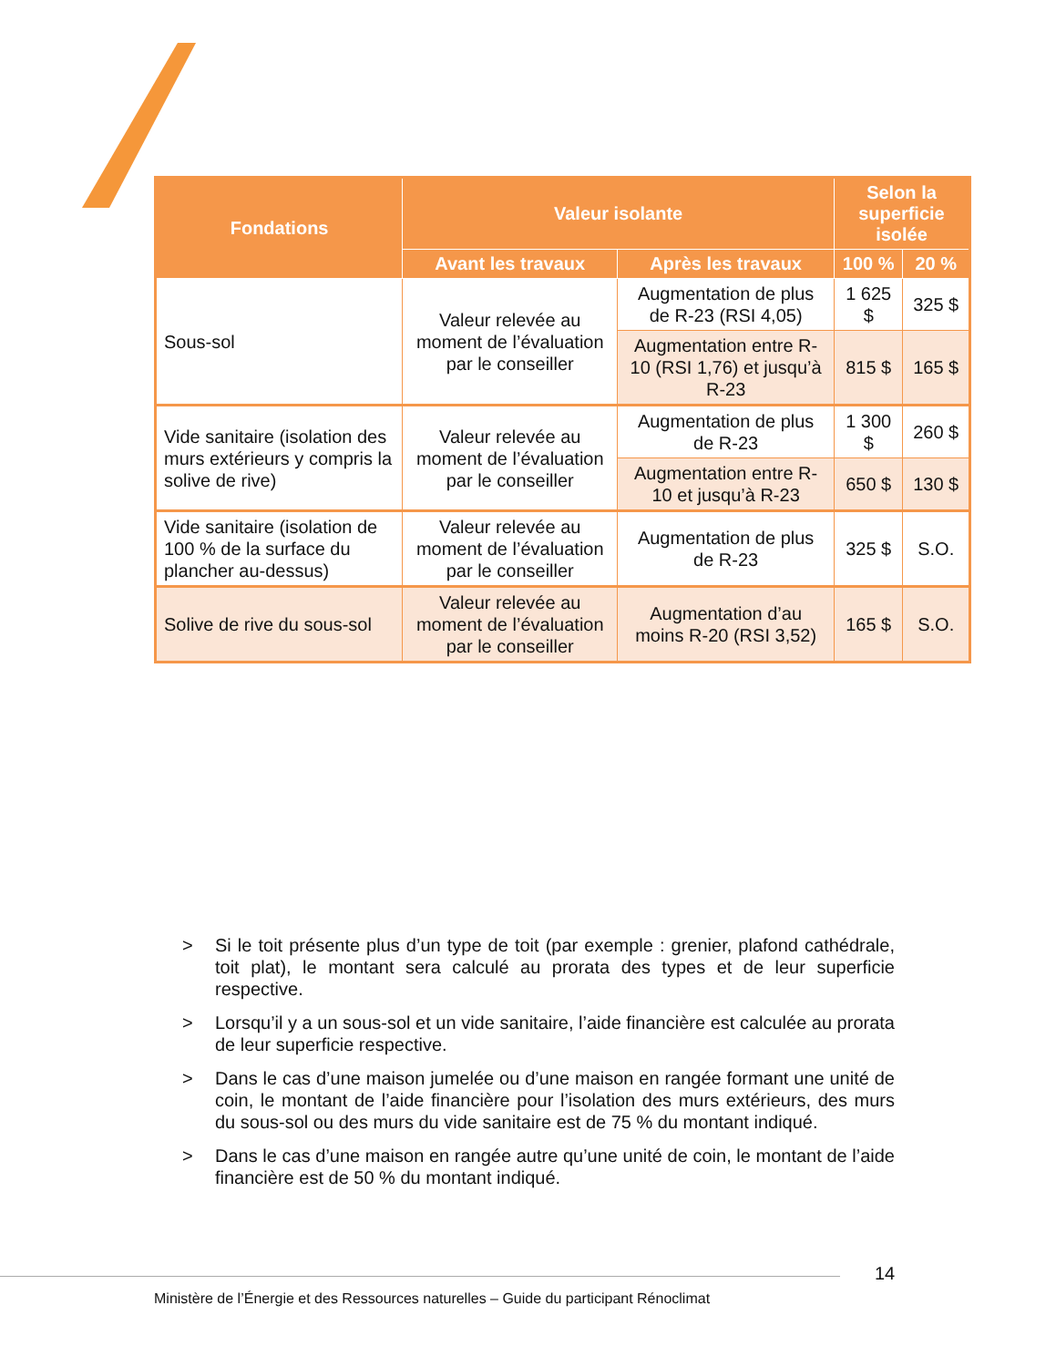| Fondations | Valeur isolante | | Selon la superficie isolée | |
| --- | --- | --- | --- | --- |
| | Avant les travaux | Après les travaux | 100 % | 20 % |
| Sous-sol | Valeur relevée au moment de l’évaluation par le conseiller | Augmentation de plus de R-23 (RSI 4,05) | 1 625 $ | 325 $ |
| | | Augmentation entre R-10 (RSI 1,76) et jusqu’à R-23 | 815 $ | 165 $ |
| Vide sanitaire (isolation des murs extérieurs y compris la solive de rive) | Valeur relevée au moment de l’évaluation par le conseiller | Augmentation de plus de R-23 | 1 300 $ | 260 $ |
| | | Augmentation entre R-10 et jusqu’à R-23 | 650 $ | 130 $ |
| Vide sanitaire (isolation de 100 % de la surface du plancher au-dessus) | Valeur relevée au moment de l’évaluation par le conseiller | Augmentation de plus de R-23 | 325 $ | S.O. |
| Solive de rive du sous-sol | Valeur relevée au moment de l’évaluation par le conseiller | Augmentation d’au moins R-20 (RSI 3,52) | 165 $ | S.O. |
> Si le toit présente plus d’un type de toit (par exemple : grenier, plafond cathédrale, toit plat), le montant sera calculé au prorata des types et de leur superficie respective.
> Lorsqu’il y a un sous-sol et un vide sanitaire, l’aide financière est calculée au prorata de leur superficie respective.
> Dans le cas d’une maison jumelée ou d’une maison en rangée formant une unité de coin, le montant de l’aide financière pour l’isolation des murs extérieurs, des murs du sous-sol ou des murs du vide sanitaire est de 75 % du montant indiqué.
> Dans le cas d’une maison en rangée autre qu’une unité de coin, le montant de l’aide financière est de 50 % du montant indiqué.
14
Ministère de l’Énergie et des Ressources naturelles – Guide du participant Rénoclimat